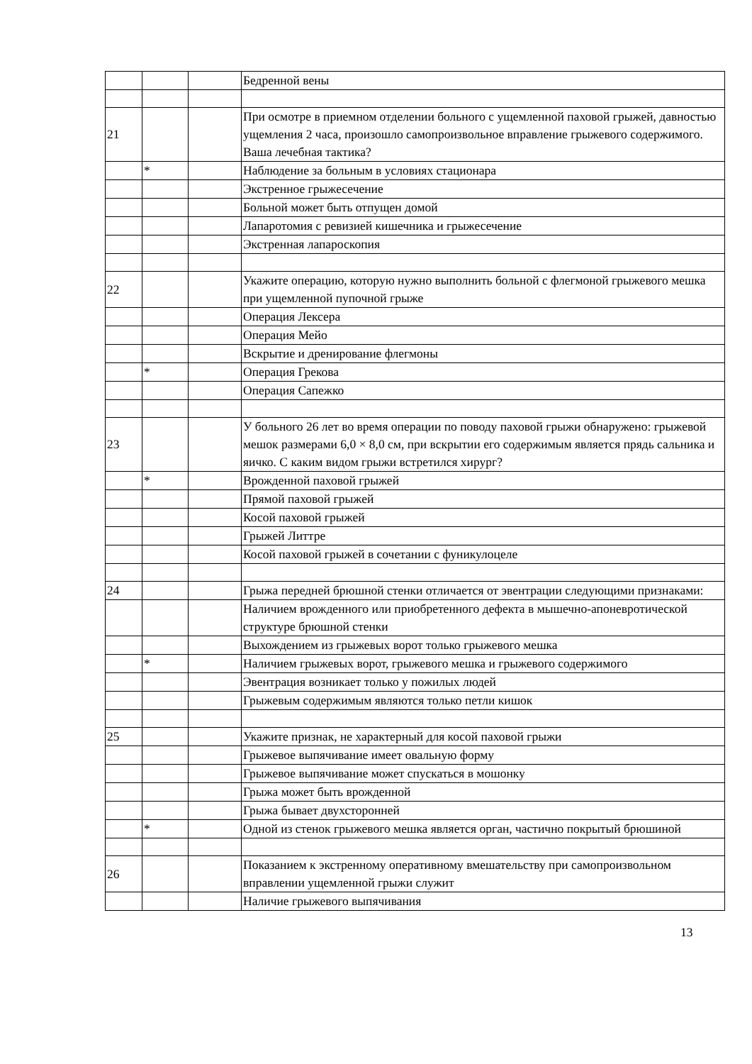| | | | Бедренной вены |
| 21 | | | При осмотре в приемном отделении больного с ущемленной паховой грыжей, давностью ущемления 2 часа, произошло самопроизвольное вправление грыжевого содержимого. Ваша лечебная тактика? |
| | * | | Наблюдение за больным в условиях стационара |
| | | | Экстренное грыжесечение |
| | | | Больной может быть отпущен домой |
| | | | Лапаротомия с ревизией кишечника и грыжесечение |
| | | | Экстренная лапароскопия |
| 22 | | | Укажите операцию, которую нужно выполнить больной с флегмоной грыжевого мешка при ущемленной пупочной грыже |
| | | | Операция Лексера |
| | | | Операция Мейо |
| | | | Вскрытие и дренирование флегмоны |
| | * | | Операция Грекова |
| | | | Операция Сапежко |
| 23 | | | У больного 26 лет во время операции по поводу паховой грыжи обнаружено: грыжевой мешок размерами 6,0 × 8,0 см, при вскрытии его содержимым является прядь сальника и яичко. С каким видом грыжи встретился хирург? |
| | * | | Врожденной паховой грыжей |
| | | | Прямой паховой грыжей |
| | | | Косой паховой грыжей |
| | | | Грыжей Литтре |
| | | | Косой паховой грыжей в сочетании с фуникулоцеле |
| 24 | | | Грыжа передней брюшной стенки отличается от эвентрации следующими признаками: |
| | | | Наличием врожденного или приобретенного дефекта в мышечно-апоневротической структуре брюшной стенки |
| | | | Выхождением из грыжевых ворот только грыжевого мешка |
| | * | | Наличием грыжевых ворот, грыжевого мешка и грыжевого содержимого |
| | | | Эвентрация возникает только у пожилых людей |
| | | | Грыжевым содержимым являются только петли кишок |
| 25 | | | Укажите признак, не характерный для косой паховой грыжи |
| | | | Грыжевое выпячивание имеет овальную форму |
| | | | Грыжевое выпячивание может спускаться в мошонку |
| | | | Грыжа может быть врожденной |
| | | | Грыжа бывает двухсторонней |
| | * | | Одной из стенок грыжевого мешка является орган, частично покрытый брюшиной |
| 26 | | | Показанием к экстренному оперативному вмешательству при самопроизвольном вправлении ущемленной грыжи служит |
| | | | Наличие грыжевого выпячивания |
13